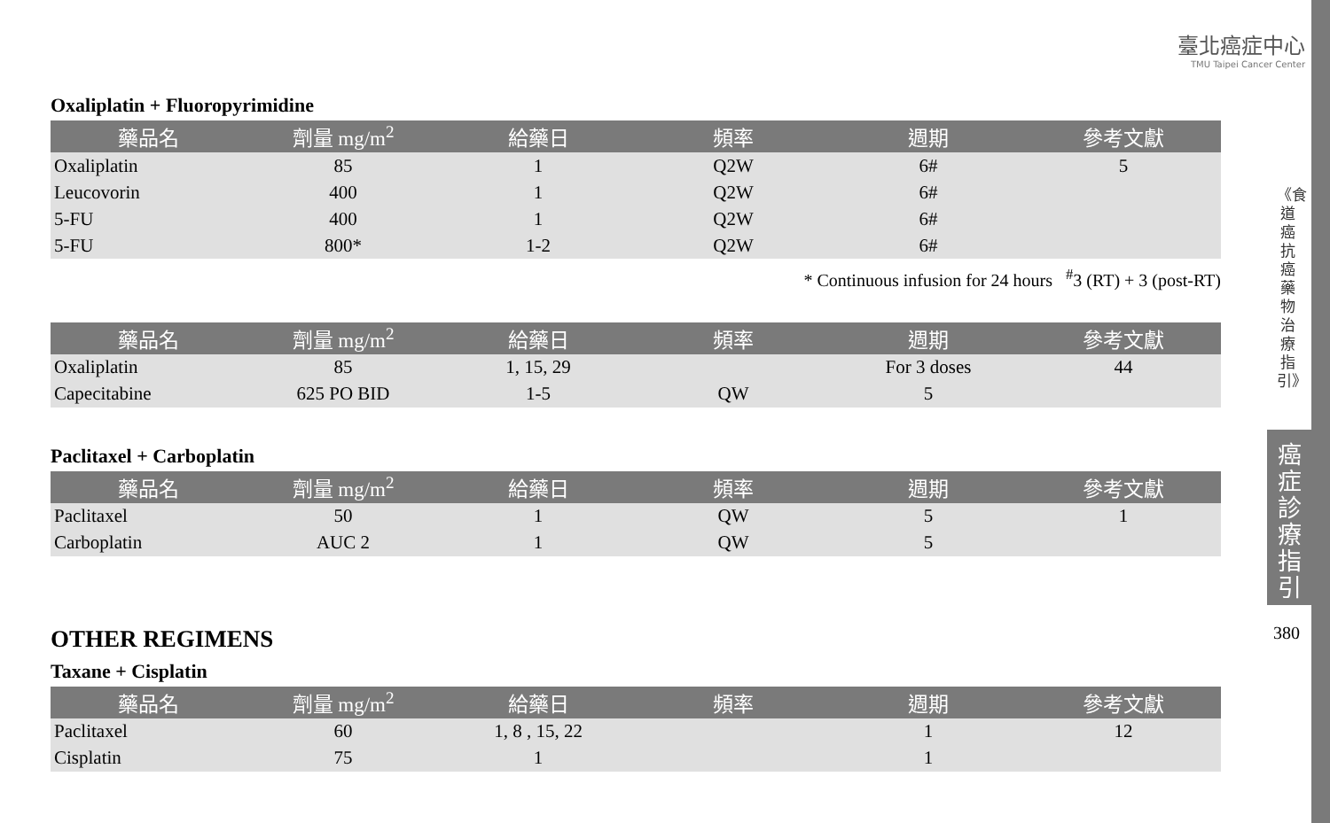臺北癌症中心
TMU Taipei Cancer Center
《食道癌抗癌藥物治療指引》
癌症診療指引
380
Oxaliplatin + Fluoropyrimidine
| 藥品名 | 劑量 mg/m<sup>2</sup> | 給藥日 | 頻率 | 週期 | 參考文獻 |
| --- | --- | --- | --- | --- | --- |
| Oxaliplatin | 85 | 1 | Q2W | 6# | 5 |
| Leucovorin | 400 | 1 | Q2W | 6# | |
| 5-FU | 400 | 1 | Q2W | 6# | |
| 5-FU | 800* | 1-2 | Q2W | 6# | |
* Continuous infusion for 24 hours <sup>#</sup>3 (RT) + 3 (post-RT)
| 藥品名 | 劑量 mg/m<sup>2</sup> | 給藥日 | 頻率 | 週期 | 參考文獻 |
| --- | --- | --- | --- | --- | --- |
| Oxaliplatin | 85 | 1, 15, 29 | | For 3 doses | 44 |
| Capecitabine | 625 PO BID | 1-5 | QW | 5 | |
Paclitaxel + Carboplatin
| 藥品名 | 劑量 mg/m<sup>2</sup> | 給藥日 | 頻率 | 週期 | 參考文獻 |
| --- | --- | --- | --- | --- | --- |
| Paclitaxel | 50 | 1 | QW | 5 | 1 |
| Carboplatin | AUC 2 | 1 | QW | 5 | |
OTHER REGIMENS
Taxane + Cisplatin
| 藥品名 | 劑量 mg/m<sup>2</sup> | 給藥日 | 頻率 | 週期 | 參考文獻 |
| --- | --- | --- | --- | --- | --- |
| Paclitaxel | 60 | 1, 8 , 15, 22 | | 1 | 12 |
| Cisplatin | 75 | 1 | | 1 | |